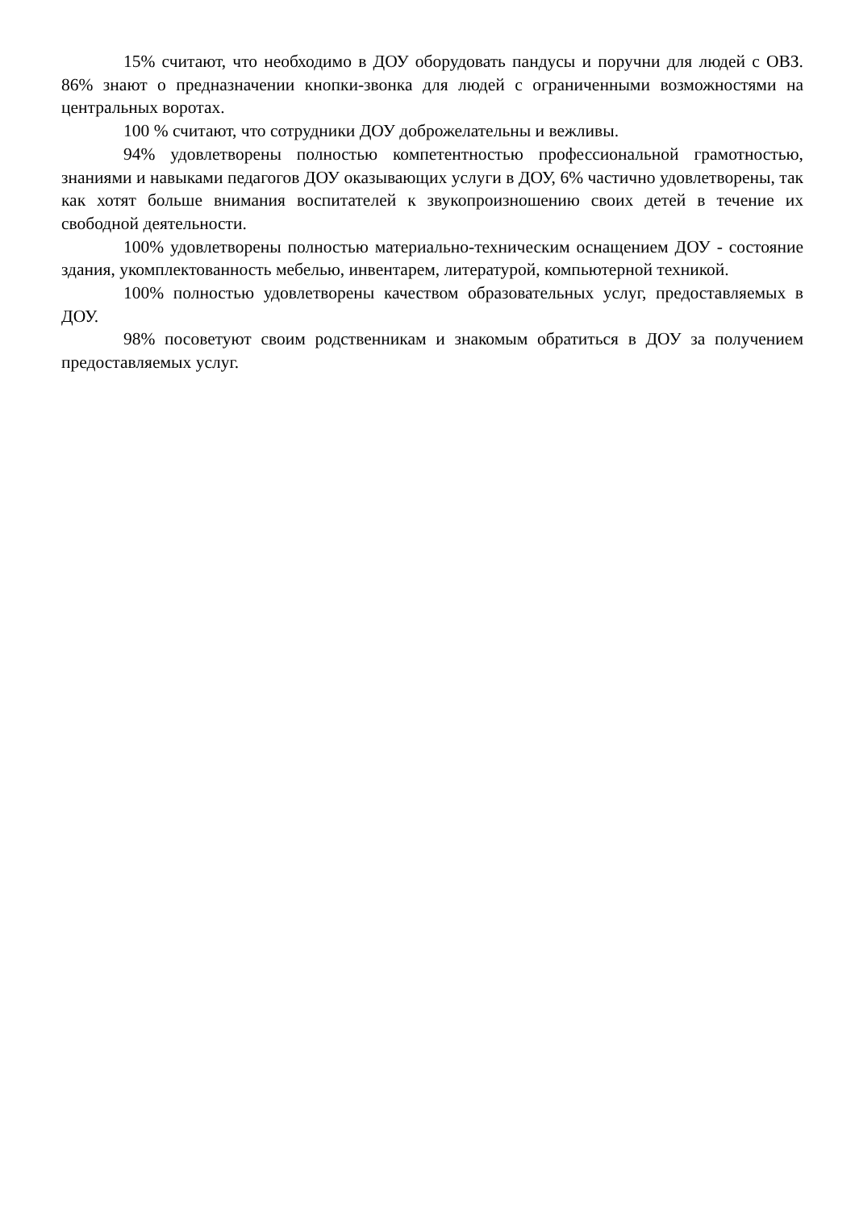15% считают, что необходимо в ДОУ оборудовать пандусы и поручни для людей с ОВЗ. 86% знают о предназначении кнопки-звонка для людей с ограниченными возможностями на центральных воротах.
100 % считают, что сотрудники ДОУ доброжелательны и вежливы.
94% удовлетворены полностью компетентностью профессиональной грамотностью, знаниями и навыками педагогов ДОУ оказывающих услуги в ДОУ, 6% частично удовлетворены, так как хотят больше внимания воспитателей к звукопроизношению своих детей в течение их свободной деятельности.
100% удовлетворены полностью материально-техническим оснащением ДОУ - состояние здания, укомплектованность мебелью, инвентарем, литературой, компьютерной техникой.
100% полностью удовлетворены качеством образовательных услуг, предоставляемых в ДОУ.
98% посоветуют своим родственникам и знакомым обратиться в ДОУ за получением предоставляемых услуг.